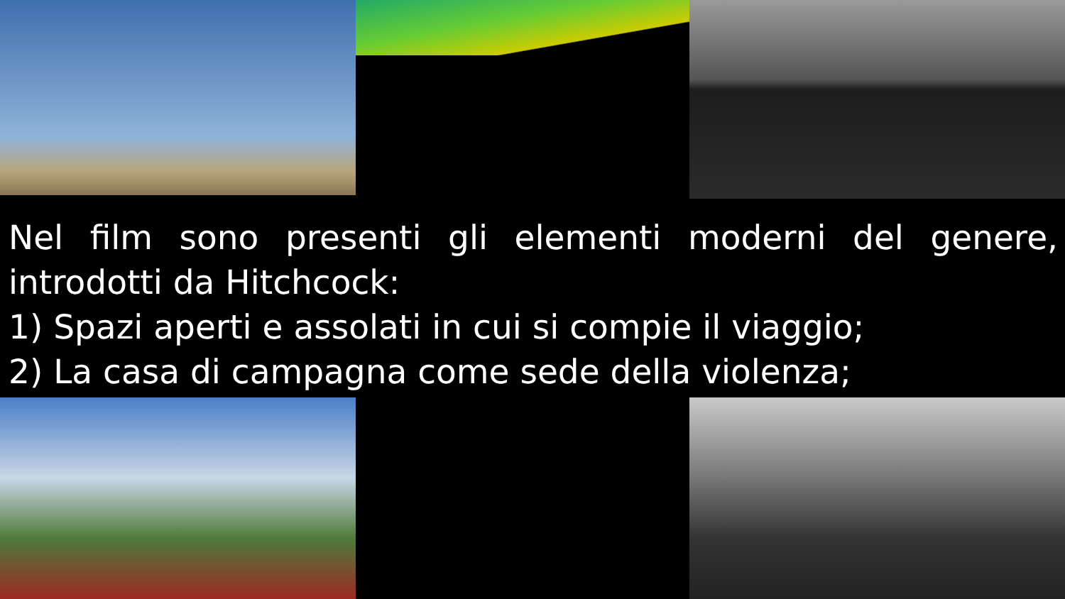Nel film sono presenti gli elementi moderni del genere, introdotti da Hitchcock:
1) Spazi aperti e assolati in cui si compie il viaggio;
2) La casa di campagna come sede della violenza;